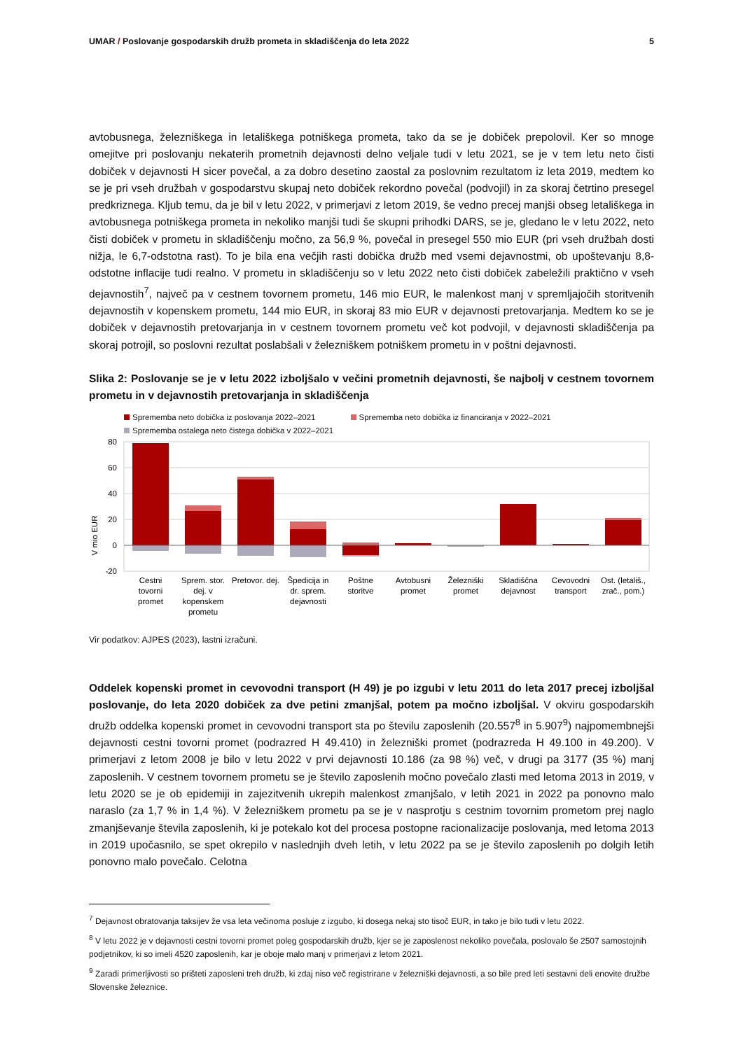UMAR / Poslovanje gospodarskih družb prometa in skladiščenja do leta 2022
5
avtobusnega, železniškega in letališkega potniškega prometa, tako da se je dobiček prepolovil. Ker so mnoge omejitve pri poslovanju nekaterih prometnih dejavnosti delno veljale tudi v letu 2021, se je v tem letu neto čisti dobiček v dejavnosti H sicer povečal, a za dobro desetino zaostal za poslovnim rezultatom iz leta 2019, medtem ko se je pri vseh družbah v gospodarstvu skupaj neto dobiček rekordno povečal (podvojil) in za skoraj četrtino presegel predkriznega. Kljub temu, da je bil v letu 2022, v primerjavi z letom 2019, še vedno precej manjši obseg letališkega in avtobusnega potniškega prometa in nekoliko manjši tudi še skupni prihodki DARS, se je, gledano le v letu 2022, neto čisti dobiček v prometu in skladiščenju močno, za 56,9 %, povečal in presegel 550 mio EUR (pri vseh družbah dosti nižja, le 6,7-odstotna rast). To je bila ena večjih rasti dobička družb med vsemi dejavnostmi, ob upoštevanju 8,8-odstotne inflacije tudi realno. V prometu in skladiščenju so v letu 2022 neto čisti dobiček zabeležili praktično v vseh dejavnostih<sup>7</sup>, največ pa v cestnem tovornem prometu, 146 mio EUR, le malenkost manj v spremljajočih storitvenih dejavnostih v kopenskem prometu, 144 mio EUR, in skoraj 83 mio EUR v dejavnosti pretovarjanja. Medtem ko se je dobiček v dejavnostih pretovarjanja in v cestnem tovornem prometu več kot podvojil, v dejavnosti skladiščenja pa skoraj potrojil, so poslovni rezultat poslabšali v železniškem potniškem prometu in v poštni dejavnosti.
Slika 2: Poslovanje se je v letu 2022 izboljšalo v večini prometnih dejavnosti, še najbolj v cestnem tovornem prometu in v dejavnostih pretovarjanja in skladiščenja
Sprememba neto dobička iz poslovanja 2022–2021 Sprememba neto dobička iz financiranja v 2022–2021
Sprememba ostalega neto čistega dobička v 2022–2021
V mio EUR
80
60
40
20
0
-20
Cestni
tovorni
promet
Sprem. stor.
dej. v
kopenskem
prometu
Pretovor. dej.
Špedicija in
dr. sprem.
dejavnosti
Poštne
storitve
Avtobusni
promet
Železniški
promet
Skladiščna
dejavnost
Cevovodni
transport
Ost. (letališ.,
zrač., pom.)
Vir podatkov: AJPES (2023), lastni izračuni.
Oddelek kopenski promet in cevovodni transport (H 49) je po izgubi v letu 2011 do leta 2017 precej izboljšal poslovanje, do leta 2020 dobiček za dve petini zmanjšal, potem pa močno izboljšal. V okviru gospodarskih družb oddelka kopenski promet in cevovodni transport sta po številu zaposlenih (20.557<sup>8</sup> in 5.907<sup>9</sup>) najpomembnejši dejavnosti cestni tovorni promet (podrazred H 49.410) in železniški promet (podrazreda H 49.100 in 49.200). V primerjavi z letom 2008 je bilo v letu 2022 v prvi dejavnosti 10.186 (za 98 %) več, v drugi pa 3177 (35 %) manj zaposlenih. V cestnem tovornem prometu se je število zaposlenih močno povečalo zlasti med letoma 2013 in 2019, v letu 2020 se je ob epidemiji in zajezitvenih ukrepih malenkost zmanjšalo, v letih 2021 in 2022 pa ponovno malo naraslo (za 1,7 % in 1,4 %). V železniškem prometu pa se je v nasprotju s cestnim tovornim prometom prej naglo zmanjševanje števila zaposlenih, ki je potekalo kot del procesa postopne racionalizacije poslovanja, med letoma 2013 in 2019 upočasnilo, se spet okrepilo v naslednjih dveh letih, v letu 2022 pa se je število zaposlenih po dolgih letih ponovno malo povečalo. Celotna
<sup>7</sup> Dejavnost obratovanja taksijev že vsa leta večinoma posluje z izgubo, ki dosega nekaj sto tisoč EUR, in tako je bilo tudi v letu 2022.
<sup>8</sup> V letu 2022 je v dejavnosti cestni tovorni promet poleg gospodarskih družb, kjer se je zaposlenost nekoliko povečala, poslovalo še 2507 samostojnih podjetnikov, ki so imeli 4520 zaposlenih, kar je oboje malo manj v primerjavi z letom 2021.
<sup>9</sup> Zaradi primerljivosti so prišteti zaposleni treh družb, ki zdaj niso več registrirane v železniški dejavnosti, a so bile pred leti sestavni deli enovite družbe Slovenske železnice.